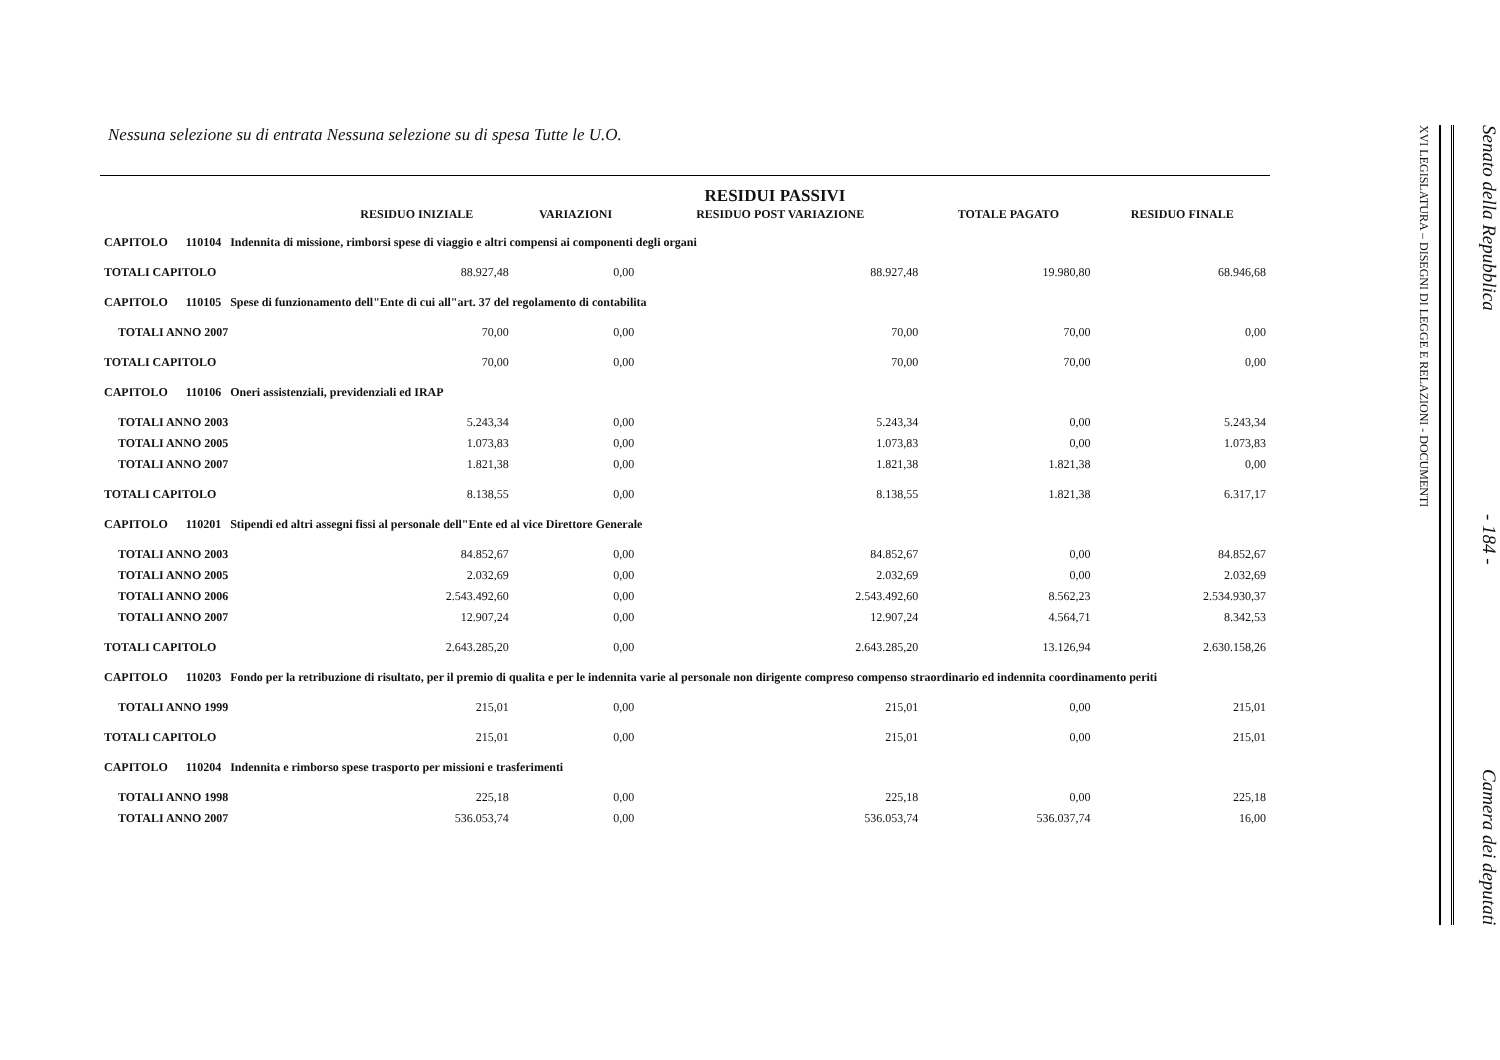Nessuna selezione su di entrata Nessuna selezione su di spesa Tutte le U.O.
RESIDUI PASSIVI
| | RESIDUO INIZIALE | VARIAZIONI | RESIDUO POST VARIAZIONE | TOTALE PAGATO | RESIDUO FINALE |
| --- | --- | --- | --- | --- | --- |
| CAPITOLO 110104 Indennita di missione, rimborsi spese di viaggio e altri compensi ai componenti degli organi | | | | | |
| TOTALI CAPITOLO | 88.927,48 | 0,00 | 88.927,48 | 19.980,80 | 68.946,68 |
| CAPITOLO 110105 Spese di funzionamento dell"Ente di cui all"art. 37 del regolamento di contabilita | | | | | |
| TOTALI ANNO 2007 | 70,00 | 0,00 | 70,00 | 70,00 | 0,00 |
| TOTALI CAPITOLO | 70,00 | 0,00 | 70,00 | 70,00 | 0,00 |
| CAPITOLO 110106 Oneri assistenziali, previdenziali ed IRAP | | | | | |
| TOTALI ANNO 2003 | 5.243,34 | 0,00 | 5.243,34 | 0,00 | 5.243,34 |
| TOTALI ANNO 2005 | 1.073,83 | 0,00 | 1.073,83 | 0,00 | 1.073,83 |
| TOTALI ANNO 2007 | 1.821,38 | 0,00 | 1.821,38 | 1.821,38 | 0,00 |
| TOTALI CAPITOLO | 8.138,55 | 0,00 | 8.138,55 | 1.821,38 | 6.317,17 |
| CAPITOLO 110201 Stipendi ed altri assegni fissi al personale dell"Ente ed al vice Direttore Generale | | | | | |
| TOTALI ANNO 2003 | 84.852,67 | 0,00 | 84.852,67 | 0,00 | 84.852,67 |
| TOTALI ANNO 2005 | 2.032,69 | 0,00 | 2.032,69 | 0,00 | 2.032,69 |
| TOTALI ANNO 2006 | 2.543.492,60 | 0,00 | 2.543.492,60 | 8.562,23 | 2.534.930,37 |
| TOTALI ANNO 2007 | 12.907,24 | 0,00 | 12.907,24 | 4.564,71 | 8.342,53 |
| TOTALI CAPITOLO | 2.643.285,20 | 0,00 | 2.643.285,20 | 13.126,94 | 2.630.158,26 |
| CAPITOLO 110203 Fondo per la retribuzione di risultato, per il premio di qualita e per le indennita varie al personale non dirigente compreso compenso straordinario ed indennita coordinamento periti | | | | | |
| TOTALI ANNO 1999 | 215,01 | 0,00 | 215,01 | 0,00 | 215,01 |
| TOTALI CAPITOLO | 215,01 | 0,00 | 215,01 | 0,00 | 215,01 |
| CAPITOLO 110204 Indennita e rimborso spese trasporto per missioni e trasferimenti | | | | | |
| TOTALI ANNO 1998 | 225,18 | 0,00 | 225,18 | 0,00 | 225,18 |
| TOTALI ANNO 2007 | 536.053,74 | 0,00 | 536.053,74 | 536.037,74 | 16,00 |
Senato della Repubblica - 184 - Camera dei deputati
XVI LEGISLATURA – DISEGNI DI LEGGE E RELAZIONI - DOCUMENTI